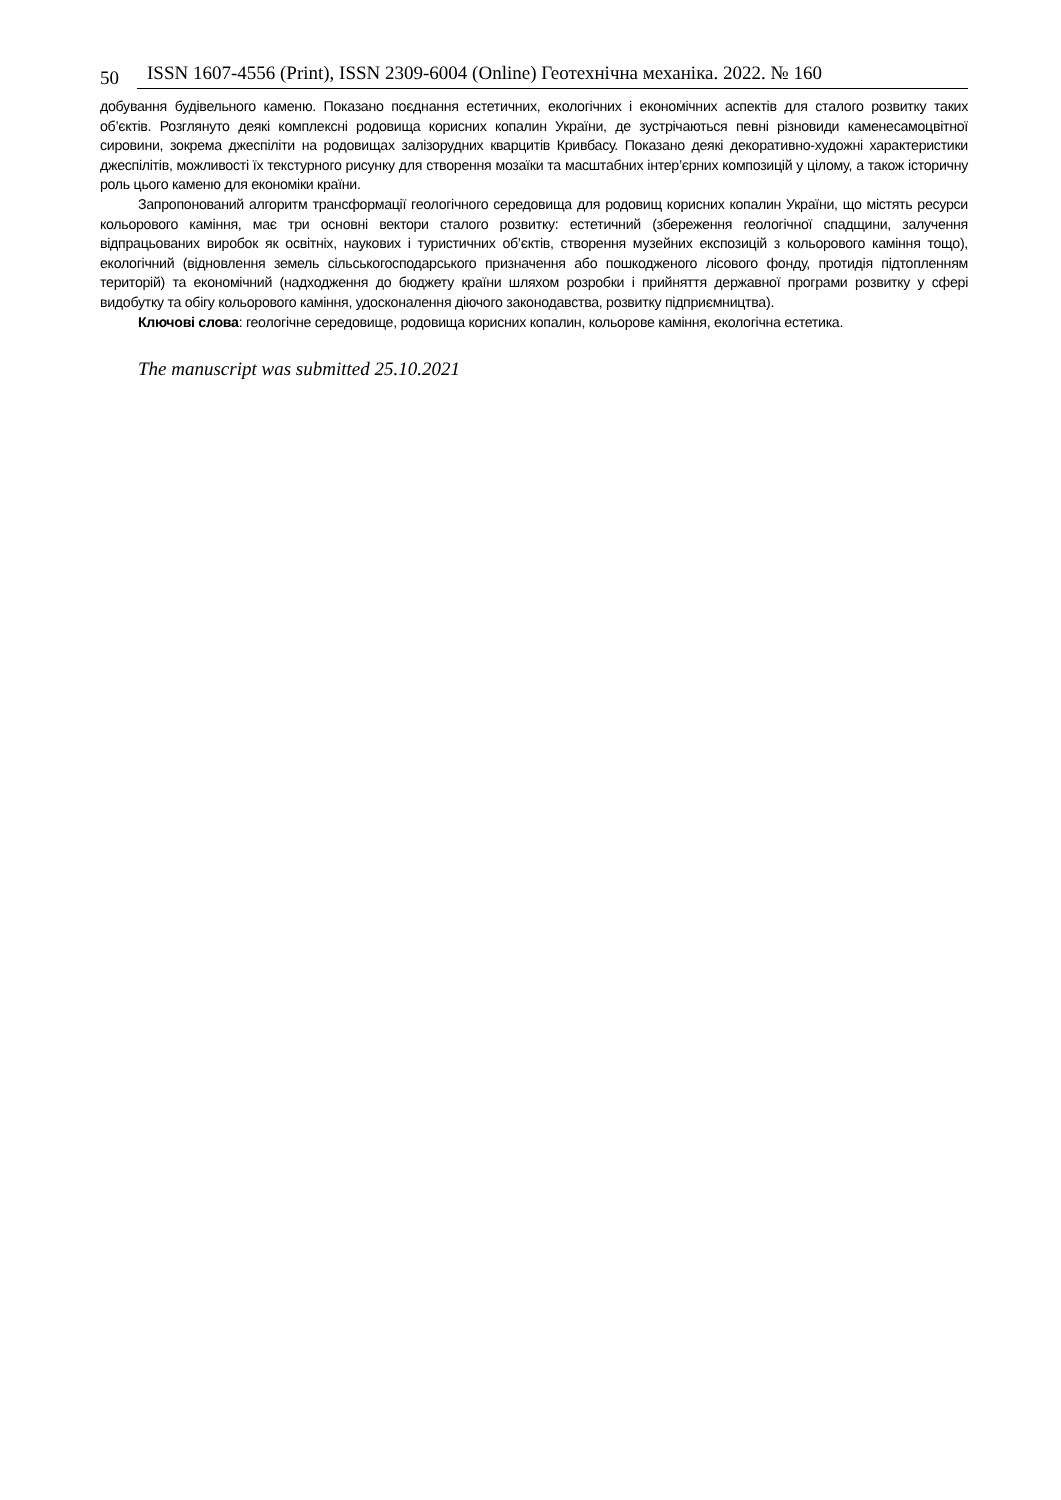50 ISSN 1607-4556 (Print), ISSN 2309-6004 (Online) Геотехнічна механіка. 2022. № 160
добування будівельного каменю. Показано поєднання естетичних, екологічних і економічних аспектів для сталого розвитку таких об’єктів. Розглянуто деякі комплексні родовища корисних копалин України, де зустрічаються певні різновиди каменесамоцвітної сировини, зокрема джеспіліти на родовищах залізорудних кварцитів Кривбасу. Показано деякі декоративно-художні характеристики джеспілітів, можливості їх текстурного рисунку для створення мозаїки та масштабних інтер’єрних композицій у цілому, а також історичну роль цього каменю для економіки країни.
Запропонований алгоритм трансформації геологічного середовища для родовищ корисних копалин України, що містять ресурси кольорового каміння, має три основні вектори сталого розвитку: естетичний (збереження геологічної спадщини, залучення відпрацьованих виробок як освітніх, наукових і туристичних об’єктів, створення музейних експозицій з кольорового каміння тощо), екологічний (відновлення земель сільськогосподарського призначення або пошкодженого лісового фонду, протидія підтопленням територій) та економічний (надходження до бюджету країни шляхом розробки і прийняття державної програми розвитку у сфері видобутку та обігу кольорового каміння, удосконалення діючого законодавства, розвитку підприємництва).
Ключові слова: геологічне середовище, родовища корисних копалин, кольорове каміння, екологічна естетика.
The manuscript was submitted 25.10.2021